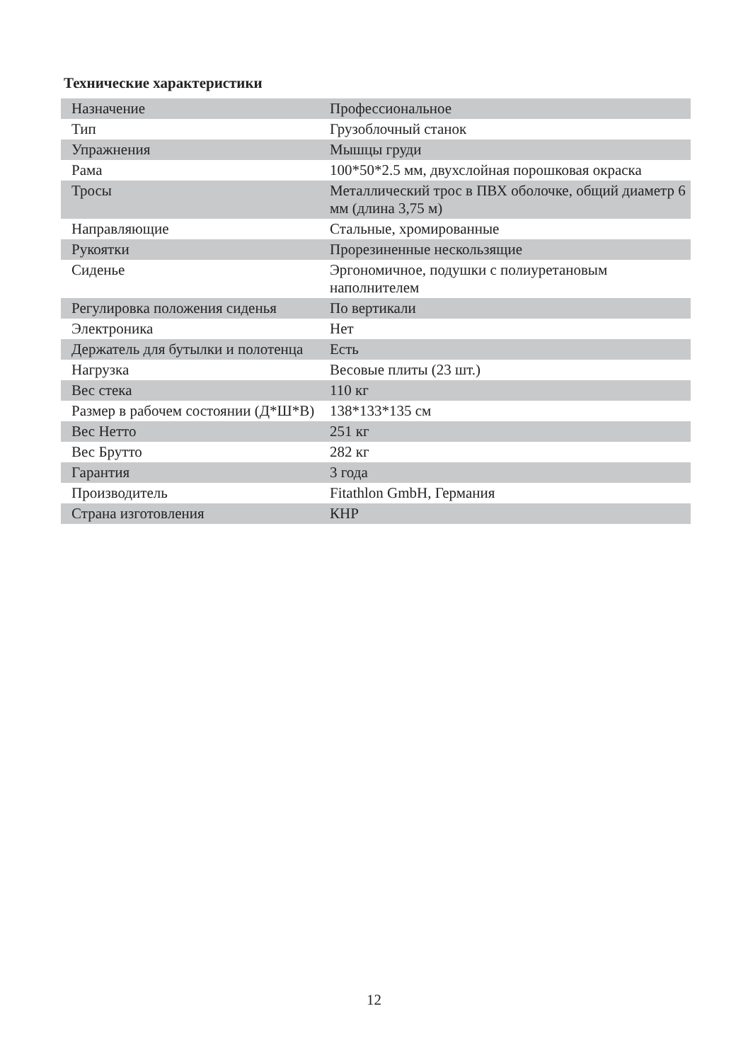Технические характеристики
| Назначение | Профессиональное |
| Тип | Грузоблочный станок |
| Упражнения | Мышцы груди |
| Рама | 100*50*2.5 мм, двухслойная порошковая окраска |
| Тросы | Металлический трос в ПВХ оболочке, общий диаметр 6 мм (длина 3,75 м) |
| Направляющие | Стальные, хромированные |
| Рукоятки | Прорезиненные нескользящие |
| Сиденье | Эргономичное, подушки с полиуретановым наполнителем |
| Регулировка положения сиденья | По вертикали |
| Электроника | Нет |
| Держатель для бутылки и полотенца | Есть |
| Нагрузка | Весовые плиты (23 шт.) |
| Вес стека | 110 кг |
| Размер в рабочем состоянии (Д*Ш*В) | 138*133*135 см |
| Вес Нетто | 251 кг |
| Вес Брутто | 282 кг |
| Гарантия | 3 года |
| Производитель | Fitathlon GmbH, Германия |
| Страна изготовления | КНР |
12